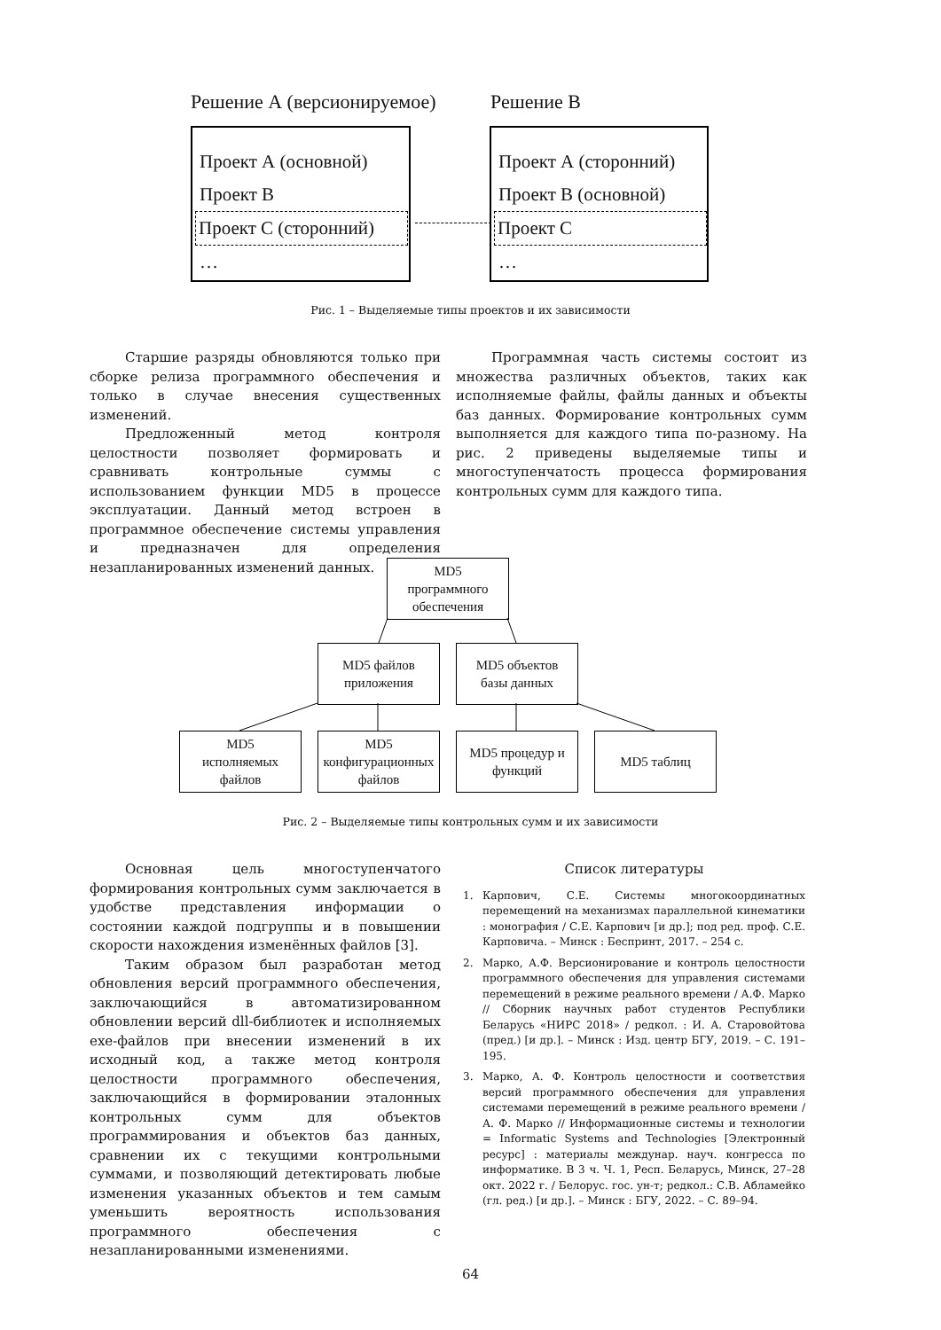Решение А (версионируемое) Решение В
Проект А (основной)
Проект В
Проект С (сторонний)
…
Проект А (сторонний)
Проект В (основной)
Проект С
…
Рис. 1 – Выделяемые типы проектов и их зависимости
Старшие разряды обновляются только при сборке релиза программного обеспечения и только в случае внесения существенных изменений.
Предложенный метод контроля целостности позволяет формировать и сравнивать контрольные суммы с использованием функции MD5 в процессе эксплуатации. Данный метод встроен в программное обеспечение системы управления и предназначен для определения незапланированных изменений данных.
Программная часть системы состоит из множества различных объектов, таких как исполняемые файлы, файлы данных и объекты баз данных. Формирование контрольных сумм выполняется для каждого типа по-разному. На рис. 2 приведены выделяемые типы и многоступенчатость процесса формирования контрольных сумм для каждого типа.
MD5
программного
обеспечения
MD5 файлов
приложения
MD5 объектов
базы данных
MD5
исполняемых
файлов
MD5
конфигурационных
файлов
MD5 процедур и
функций
MD5 таблиц
Рис. 2 – Выделяемые типы контрольных сумм и их зависимости
Основная цель многоступенчатого формирования контрольных сумм заключается в удобстве представления информации о состоянии каждой подгруппы и в повышении скорости нахождения изменённых файлов [3].
Таким образом был разработан метод обновления версий программного обеспечения, заключающийся в автоматизированном обновлении версий dll-библиотек и исполняемых exe-файлов при внесении изменений в их исходный код, а также метод контроля целостности программного обеспечения, заключающийся в формировании эталонных контрольных сумм для объектов программирования и объектов баз данных, сравнении их с текущими контрольными суммами, и позволяющий детектировать любые изменения указанных объектов и тем самым уменьшить вероятность использования программного обеспечения с незапланированными изменениями.
Список литературы
1. Карпович, С.Е. Системы многокоординатных перемещений на механизмах параллельной кинематики : монография / С.Е. Карпович [и др.]; под ред. проф. С.Е. Карповича. – Минск : Беспринт, 2017. – 254 с.
2. Марко, А.Ф. Версионирование и контроль целостности программного обеспечения для управления системами перемещений в режиме реального времени / А.Ф. Марко // Сборник научных работ студентов Республики Беларусь «НИРС 2018» / редкол. : И. А. Старовойтова (пред.) [и др.]. – Минск : Изд. центр БГУ, 2019. – С. 191–195.
3. Марко, А. Ф. Контроль целостности и соответствия версий программного обеспечения для управления системами перемещений в режиме реального времени / А. Ф. Марко // Информационные системы и технологии = Informatic Systems and Technologies [Электронный ресурс] : материалы междунар. науч. конгресса по информатике. В 3 ч. Ч. 1, Респ. Беларусь, Минск, 27–28 окт. 2022 г. / Белорус. гос. ун-т; редкол.: С.В. Абламейко (гл. ред.) [и др.]. – Минск : БГУ, 2022. – С. 89–94.
64